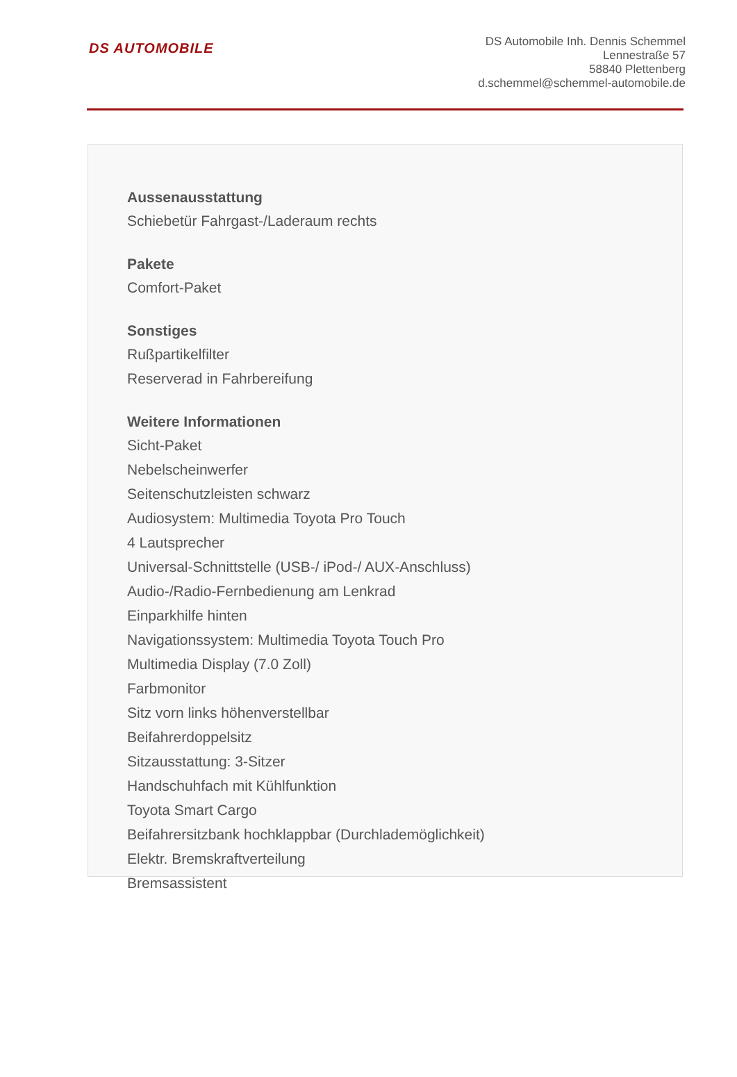DS AUTOMOBILE
DS Automobile Inh. Dennis Schemmel
Lennestraße 57
58840 Plettenberg
d.schemmel@schemmel-automobile.de
Aussenausstattung
Schiebetür Fahrgast-/Laderaum rechts
Pakete
Comfort-Paket
Sonstiges
Rußpartikelfilter
Reserverad in Fahrbereifung
Weitere Informationen
Sicht-Paket
Nebelscheinwerfer
Seitenschutzleisten schwarz
Audiosystem: Multimedia Toyota Pro Touch
4 Lautsprecher
Universal-Schnittstelle (USB-/ iPod-/ AUX-Anschluss)
Audio-/Radio-Fernbedienung am Lenkrad
Einparkhilfe hinten
Navigationssystem: Multimedia Toyota Touch Pro
Multimedia Display (7.0 Zoll)
Farbmonitor
Sitz vorn links höhenverstellbar
Beifahrerdoppelsitz
Sitzausstattung: 3-Sitzer
Handschuhfach mit Kühlfunktion
Toyota Smart Cargo
Beifahrersitzbank hochklappbar (Durchlademöglichkeit)
Elektr. Bremskraftverteilung
Bremsassistent